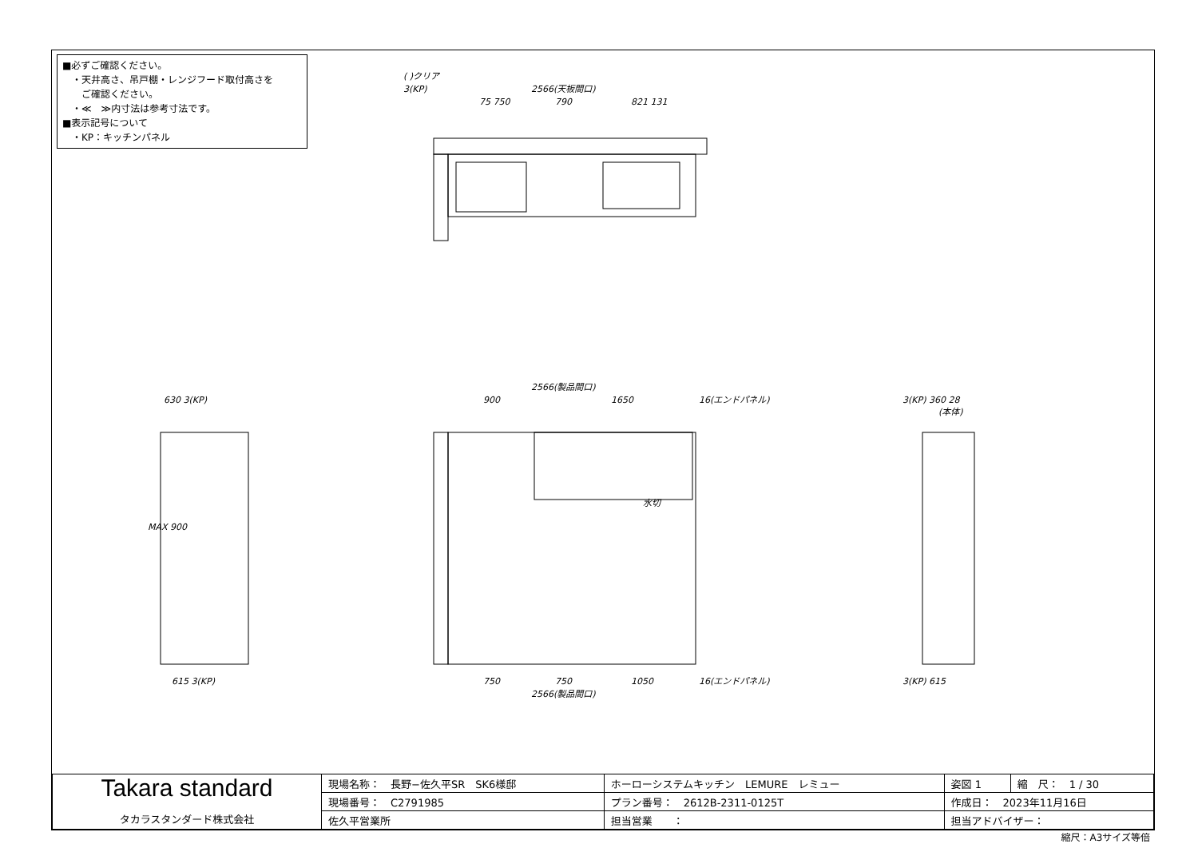■必ずご確認ください。
　・天井高さ、吊戸棚・レンジフード取付高さを
　　ご確認ください。
　・≪　≫内寸法は参考寸法です。
■表示記号について
　・KP：キッチンパネル
2566(天板間口)
75 750
790
821 131
2566(製品間口)
900
1650
16(エンドパネル)
630 3(KP)
3(KP) 360 28
(本体)
MAX 900
水切
750
750
1050
16(エンドパネル)
2566(製品間口)
615 3(KP)
3(KP) 615
3(KP)
( )クリア
| Takara standard タカラスタンダード株式会社 | 現場名称： 長野−佐久平SR SK6様邸 | ホーローシステムキッチン LEMURE レミュー | 姿図 1 | 縮 尺： 1 / 30 |
| | 現場番号： C2791985 | プラン番号： 2612B-2311-0125T | 作成日： 2023年11月16日 | |
| | 佐久平営業所 | 担当営業 ： | 担当アドバイザー： | |
縮尺：A3サイズ等倍